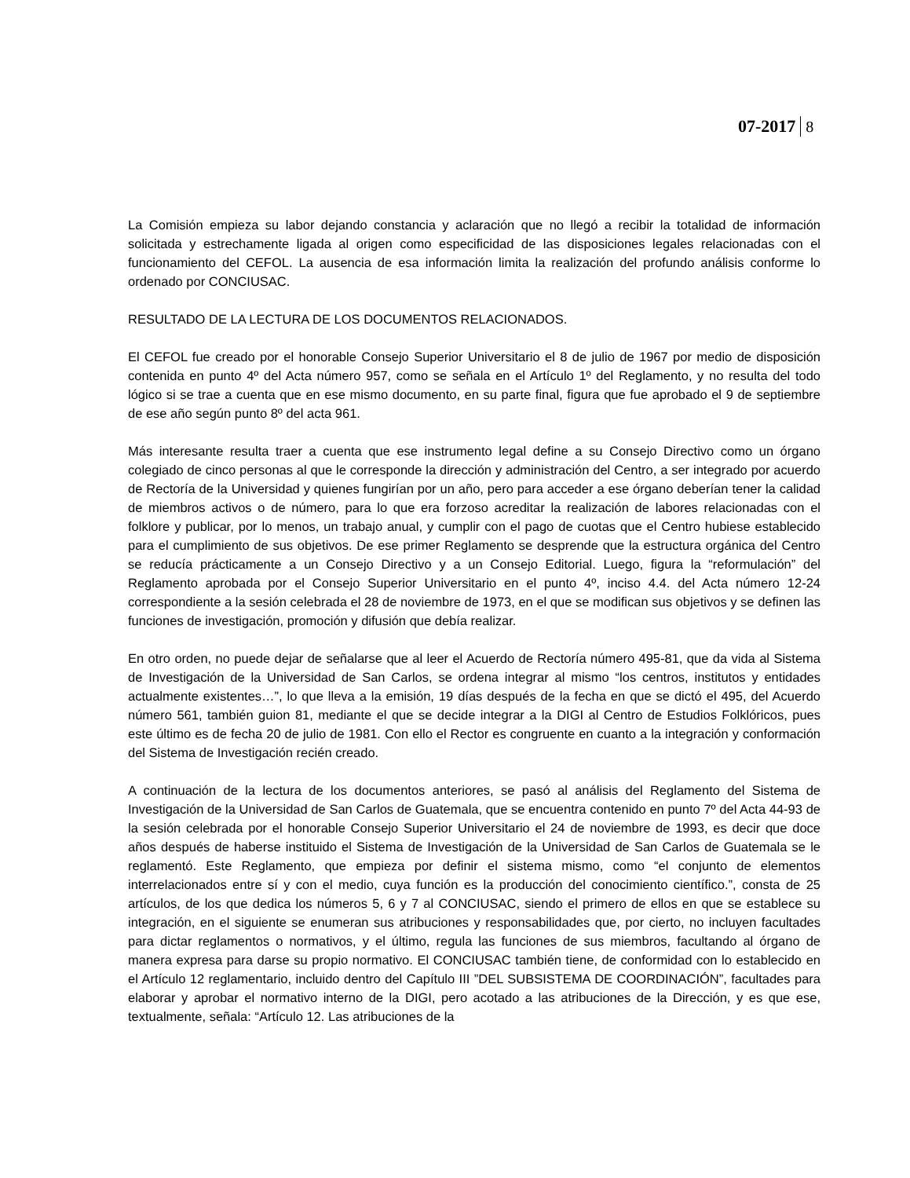07-2017 8
La Comisión empieza su labor dejando constancia y aclaración que no llegó a recibir la totalidad de información solicitada y estrechamente ligada al origen como especificidad de las disposiciones legales relacionadas con el funcionamiento del CEFOL. La ausencia de esa información limita la realización del profundo análisis conforme lo ordenado por CONCIUSAC.
RESULTADO DE LA LECTURA DE LOS DOCUMENTOS RELACIONADOS.
El CEFOL fue creado por el honorable Consejo Superior Universitario el 8 de julio de 1967 por medio de disposición contenida en punto 4º del Acta número 957, como se señala en el Artículo 1º del Reglamento, y no resulta del todo lógico si se trae a cuenta que en ese mismo documento, en su parte final, figura que fue aprobado el 9 de septiembre de ese año según punto 8º del acta 961.
Más interesante resulta traer a cuenta que ese instrumento legal define a su Consejo Directivo como un órgano colegiado de cinco personas al que le corresponde la dirección y administración del Centro, a ser integrado por acuerdo de Rectoría de la Universidad y quienes fungirían por un año, pero para acceder a ese órgano deberían tener la calidad de miembros activos o de número, para lo que era forzoso acreditar la realización de labores relacionadas con el folklore y publicar, por lo menos, un trabajo anual, y cumplir con el pago de cuotas que el Centro hubiese establecido para el cumplimiento de sus objetivos. De ese primer Reglamento se desprende que la estructura orgánica del Centro se reducía prácticamente a un Consejo Directivo y a un Consejo Editorial. Luego, figura la “reformulación” del Reglamento aprobada por el Consejo Superior Universitario en el punto 4º, inciso 4.4. del Acta número 12-24 correspondiente a la sesión celebrada el 28 de noviembre de 1973, en el que se modifican sus objetivos y se definen las funciones de investigación, promoción y difusión que debía realizar.
En otro orden, no puede dejar de señalarse que al leer el Acuerdo de Rectoría número 495-81, que da vida al Sistema de Investigación de la Universidad de San Carlos, se ordena integrar al mismo “los centros, institutos y entidades actualmente existentes…”, lo que lleva a la emisión, 19 días después de la fecha en que se dictó el 495, del Acuerdo número 561, también guion 81, mediante el que se decide integrar a la DIGI al Centro de Estudios Folklóricos, pues este último es de fecha 20 de julio de 1981. Con ello el Rector es congruente en cuanto a la integración y conformación del Sistema de Investigación recién creado.
A continuación de la lectura de los documentos anteriores, se pasó al análisis del Reglamento del Sistema de Investigación de la Universidad de San Carlos de Guatemala, que se encuentra contenido en punto 7º del Acta 44-93 de la sesión celebrada por el honorable Consejo Superior Universitario el 24 de noviembre de 1993, es decir que doce años después de haberse instituido el Sistema de Investigación de la Universidad de San Carlos de Guatemala se le reglamentó. Este Reglamento, que empieza por definir el sistema mismo, como “el conjunto de elementos interrelacionados entre sí y con el medio, cuya función es la producción del conocimiento científico.”, consta de 25 artículos, de los que dedica los números 5, 6 y 7 al CONCIUSAC, siendo el primero de ellos en que se establece su integración, en el siguiente se enumeran sus atribuciones y responsabilidades que, por cierto, no incluyen facultades para dictar reglamentos o normativos, y el último, regula las funciones de sus miembros, facultando al órgano de manera expresa para darse su propio normativo. El CONCIUSAC también tiene, de conformidad con lo establecido en el Artículo 12 reglamentario, incluido dentro del Capítulo III ”DEL SUBSISTEMA DE COORDINACIÓN”, facultades para elaborar y aprobar el normativo interno de la DIGI, pero acotado a las atribuciones de la Dirección, y es que ese, textualmente, señala: “Artículo 12. Las atribuciones de la